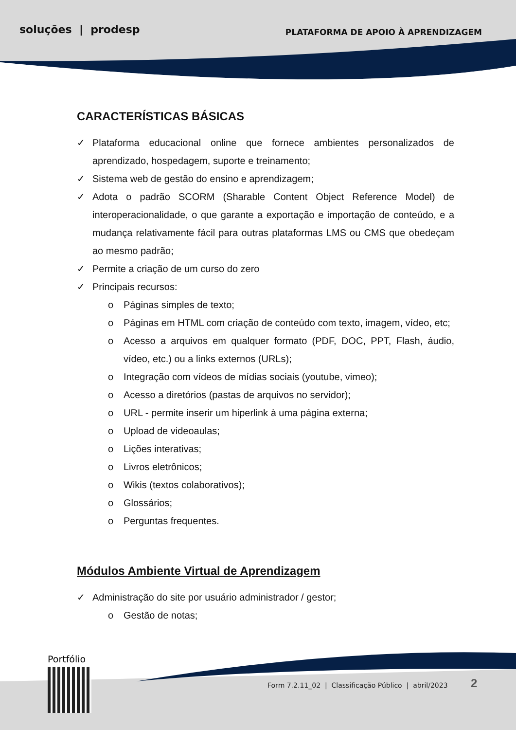soluções | prodesp PLATAFORMA DE APOIO À APRENDIZAGEM
CARACTERÍSTICAS BÁSICAS
✓ Plataforma educacional online que fornece ambientes personalizados de aprendizado, hospedagem, suporte e treinamento;
✓ Sistema web de gestão do ensino e aprendizagem;
✓ Adota o padrão SCORM (Sharable Content Object Reference Model) de interoperacionalidade, o que garante a exportação e importação de conteúdo, e a mudança relativamente fácil para outras plataformas LMS ou CMS que obedeçam ao mesmo padrão;
✓ Permite a criação de um curso do zero
✓ Principais recursos:
o Páginas simples de texto;
o Páginas em HTML com criação de conteúdo com texto, imagem, vídeo, etc;
o Acesso a arquivos em qualquer formato (PDF, DOC, PPT, Flash, áudio, vídeo, etc.) ou a links externos (URLs);
o Integração com vídeos de mídias sociais (youtube, vimeo);
o Acesso a diretórios (pastas de arquivos no servidor);
o URL - permite inserir um hiperlink à uma página externa;
o Upload de videoaulas;
o Lições interativas;
o Livros eletrônicos;
o Wikis (textos colaborativos);
o Glossários;
o Perguntas frequentes.
Módulos Ambiente Virtual de Aprendizagem
✓ Administração do site por usuário administrador / gestor;
o Gestão de notas;
Portfólio
Form 7.2.11_02 | Classificação Público | abril/2023
2